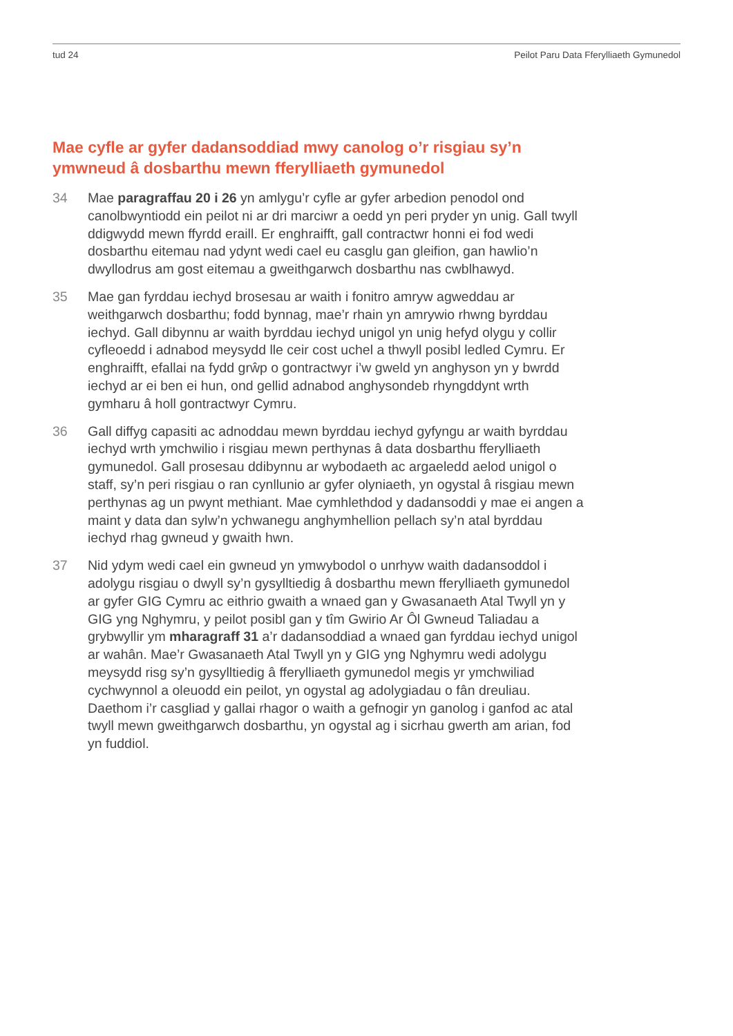tud 24 Peilot Paru Data Fferylliaeth Gymunedol
Mae cyfle ar gyfer dadansoddiad mwy canolog o’r risgiau sy’n ymwneud â dosbarthu mewn fferylliaeth gymunedol
34 Mae paragraffau 20 i 26 yn amlygu’r cyfle ar gyfer arbedion penodol ond canolbwyntiodd ein peilot ni ar dri marciwr a oedd yn peri pryder yn unig. Gall twyll ddigwydd mewn ffyrdd eraill. Er enghraifft, gall contractwr honni ei fod wedi dosbarthu eitemau nad ydynt wedi cael eu casglu gan gleifion, gan hawlio’n dwyllodrus am gost eitemau a gweithgarwch dosbarthu nas cwblhawyd.
35 Mae gan fyrddau iechyd brosesau ar waith i fonitro amryw agweddau ar weithgarwch dosbarthu; fodd bynnag, mae’r rhain yn amrywio rhwng byrddau iechyd. Gall dibynnu ar waith byrddau iechyd unigol yn unig hefyd olygu y collir cyfleoedd i adnabod meysydd lle ceir cost uchel a thwyll posibl ledled Cymru. Er enghraifft, efallai na fydd grŵp o gontractwyr i’w gweld yn anghyson yn y bwrdd iechyd ar ei ben ei hun, ond gellid adnabod anghysondeb rhyngddynt wrth gymharu â holl gontractwyr Cymru.
36 Gall diffyg capasiti ac adnoddau mewn byrddau iechyd gyfyngu ar waith byrddau iechyd wrth ymchwilio i risgiau mewn perthynas â data dosbarthu fferylliaeth gymunedol. Gall prosesau ddibynnu ar wybodaeth ac argaeledd aelod unigol o staff, sy’n peri risgiau o ran cynllunio ar gyfer olyniaeth, yn ogystal â risgiau mewn perthynas ag un pwynt methiant. Mae cymhlethdod y dadansoddi y mae ei angen a maint y data dan sylw’n ychwanegu anghymhellion pellach sy’n atal byrddau iechyd rhag gwneud y gwaith hwn.
37 Nid ydym wedi cael ein gwneud yn ymwybodol o unrhyw waith dadansoddol i adolygu risgiau o dwyll sy’n gysylltiedig â dosbarthu mewn fferylliaeth gymunedol ar gyfer GIG Cymru ac eithrio gwaith a wnaed gan y Gwasanaeth Atal Twyll yn y GIG yng Nghymru, y peilot posibl gan y tîm Gwirio Ar Ôl Gwneud Taliadau a grybwyllir ym mharagraff 31 a’r dadansoddiad a wnaed gan fyrddau iechyd unigol ar wahân. Mae’r Gwasanaeth Atal Twyll yn y GIG yng Nghymru wedi adolygu meysydd risg sy’n gysylltiedig â fferylliaeth gymunedol megis yr ymchwiliad cychwynnol a oleuodd ein peilot, yn ogystal ag adolygiadau o fân dreuliau. Daethom i’r casgliad y gallai rhagor o waith a gefnogir yn ganolog i ganfod ac atal twyll mewn gweithgarwch dosbarthu, yn ogystal ag i sicrhau gwerth am arian, fod yn fuddiol.